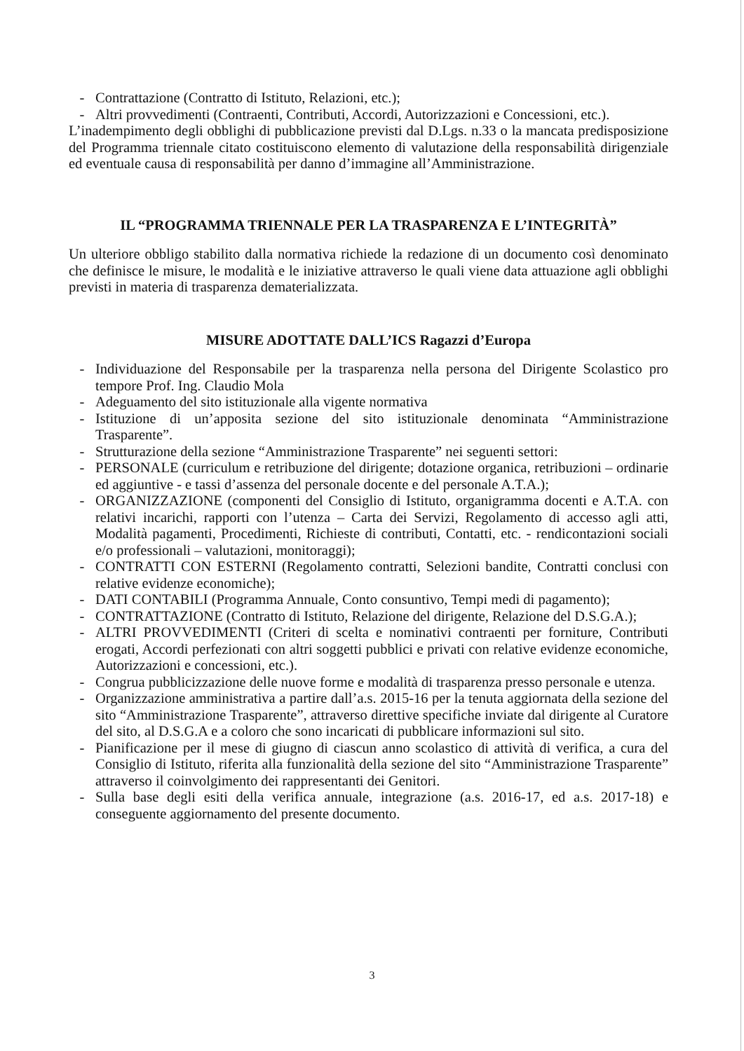- Contrattazione (Contratto di Istituto, Relazioni, etc.);
- Altri provvedimenti (Contraenti, Contributi, Accordi, Autorizzazioni e Concessioni, etc.).
L’inadempimento degli obblighi di pubblicazione previsti dal D.Lgs. n.33 o la mancata predisposizione del Programma triennale citato costituiscono elemento di valutazione della responsabilità dirigenziale ed eventuale causa di responsabilità per danno d’immagine all’Amministrazione.
IL “PROGRAMMA TRIENNALE PER LA TRASPARENZA E L’INTEGRITÀ”
Un ulteriore obbligo stabilito dalla normativa richiede la redazione di un documento così denominato che definisce le misure, le modalità e le iniziative attraverso le quali viene data attuazione agli obblighi previsti in materia di trasparenza dematerializzata.
MISURE ADOTTATE DALL’ICS Ragazzi d’Europa
- Individuazione del Responsabile per la trasparenza nella persona del Dirigente Scolastico pro tempore Prof. Ing. Claudio Mola
- Adeguamento del sito istituzionale alla vigente normativa
- Istituzione di un’apposita sezione del sito istituzionale denominata “Amministrazione Trasparente”.
- Strutturazione della sezione “Amministrazione Trasparente” nei seguenti settori:
- PERSONALE (curriculum e retribuzione del dirigente; dotazione organica, retribuzioni – ordinarie ed aggiuntive - e tassi d’assenza del personale docente e del personale A.T.A.);
- ORGANIZZAZIONE (componenti del Consiglio di Istituto, organigramma docenti e A.T.A. con relativi incarichi, rapporti con l’utenza – Carta dei Servizi, Regolamento di accesso agli atti, Modalità pagamenti, Procedimenti, Richieste di contributi, Contatti, etc. - rendicontazioni sociali e/o professionali – valutazioni, monitoraggi);
- CONTRATTI CON ESTERNI (Regolamento contratti, Selezioni bandite, Contratti conclusi con relative evidenze economiche);
- DATI CONTABILI (Programma Annuale, Conto consuntivo, Tempi medi di pagamento);
- CONTRATTAZIONE (Contratto di Istituto, Relazione del dirigente, Relazione del D.S.G.A.);
- ALTRI PROVVEDIMENTI (Criteri di scelta e nominativi contraenti per forniture, Contributi erogati, Accordi perfezionati con altri soggetti pubblici e privati con relative evidenze economiche, Autorizzazioni e concessioni, etc.).
- Congrua pubblicizzazione delle nuove forme e modalità di trasparenza presso personale e utenza.
- Organizzazione amministrativa a partire dall’a.s. 2015-16 per la tenuta aggiornata della sezione del sito “Amministrazione Trasparente”, attraverso direttive specifiche inviate dal dirigente al Curatore del sito, al D.S.G.A e a coloro che sono incaricati di pubblicare informazioni sul sito.
- Pianificazione per il mese di giugno di ciascun anno scolastico di attività di verifica, a cura del Consiglio di Istituto, riferita alla funzionalità della sezione del sito “Amministrazione Trasparente” attraverso il coinvolgimento dei rappresentanti dei Genitori.
- Sulla base degli esiti della verifica annuale, integrazione (a.s. 2016-17, ed a.s. 2017-18) e conseguente aggiornamento del presente documento.
3